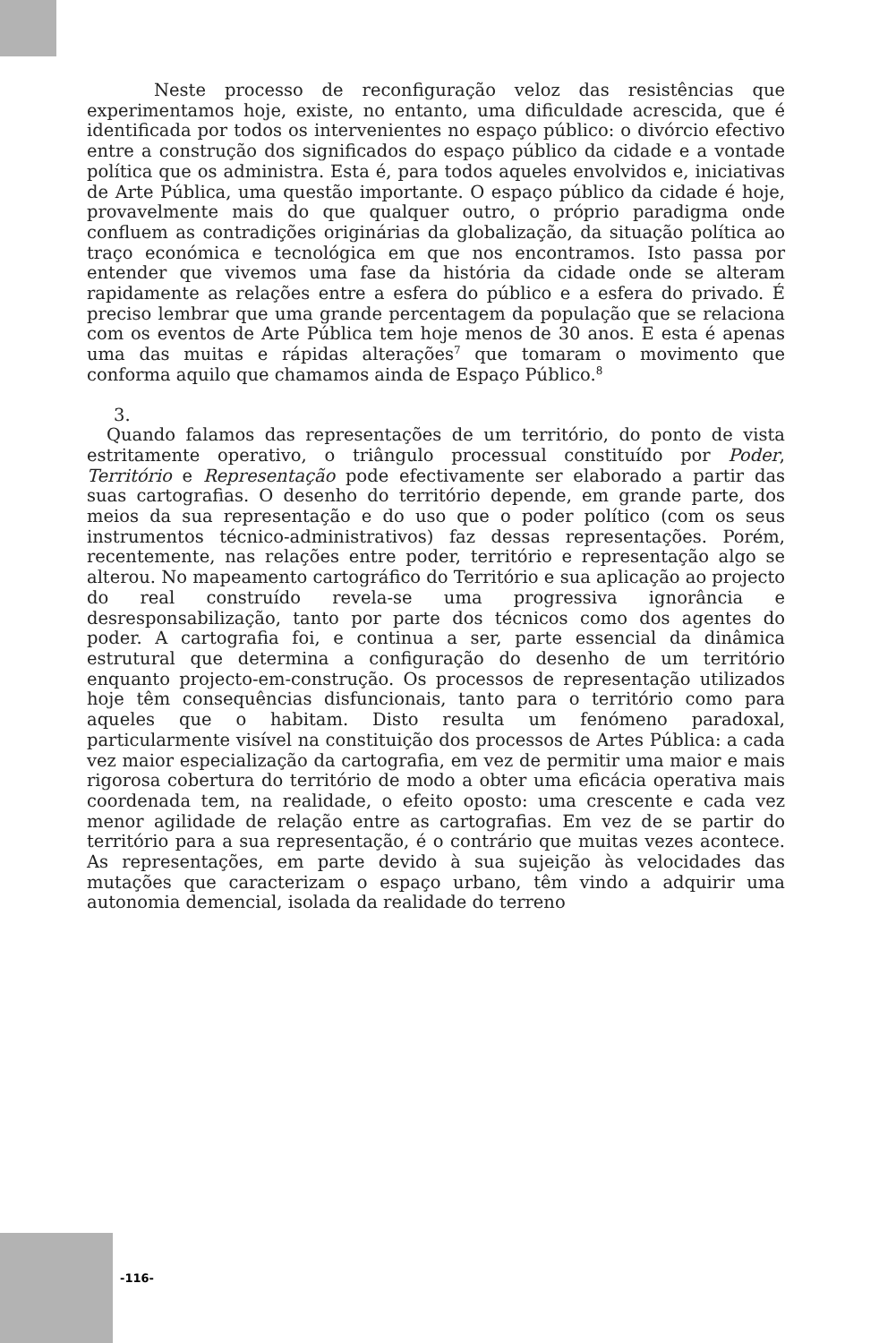Neste processo de reconfiguração veloz das resistências que experimentamos hoje, existe, no entanto, uma dificuldade acrescida, que é identificada por todos os intervenientes no espaço público: o divórcio efectivo entre a construção dos significados do espaço público da cidade e a vontade política que os administra. Esta é, para todos aqueles envolvidos e, iniciativas de Arte Pública, uma questão importante. O espaço público da cidade é hoje, provavelmente mais do que qualquer outro, o próprio paradigma onde confluem as contradições originárias da globalização, da situação política ao traço económica e tecnológica em que nos encontramos. Isto passa por entender que vivemos uma fase da história da cidade onde se alteram rapidamente as relações entre a esfera do público e a esfera do privado. É preciso lembrar que uma grande percentagem da população que se relaciona com os eventos de Arte Pública tem hoje menos de 30 anos. E esta é apenas uma das muitas e rápidas alterações<sup>7</sup> que tomaram o movimento que conforma aquilo que chamamos ainda de Espaço Público.<sup>8</sup>
3.
Quando falamos das representações de um território, do ponto de vista estritamente operativo, o triângulo processual constituído por Poder, Território e Representação pode efectivamente ser elaborado a partir das suas cartografias. O desenho do território depende, em grande parte, dos meios da sua representação e do uso que o poder político (com os seus instrumentos técnico-administrativos) faz dessas representações. Porém, recentemente, nas relações entre poder, território e representação algo se alterou. No mapeamento cartográfico do Território e sua aplicação ao projecto do real construído revela-se uma progressiva ignorância e desresponsabilização, tanto por parte dos técnicos como dos agentes do poder. A cartografia foi, e continua a ser, parte essencial da dinâmica estrutural que determina a configuração do desenho de um território enquanto projecto-em-construção. Os processos de representação utilizados hoje têm consequências disfuncionais, tanto para o território como para aqueles que o habitam. Disto resulta um fenómeno paradoxal, particularmente visível na constituição dos processos de Artes Pública: a cada vez maior especialização da cartografia, em vez de permitir uma maior e mais rigorosa cobertura do território de modo a obter uma eficácia operativa mais coordenada tem, na realidade, o efeito oposto: uma crescente e cada vez menor agilidade de relação entre as cartografias. Em vez de se partir do território para a sua representação, é o contrário que muitas vezes acontece. As representações, em parte devido à sua sujeição às velocidades das mutações que caracterizam o espaço urbano, têm vindo a adquirir uma autonomia demencial, isolada da realidade do terreno
-116-